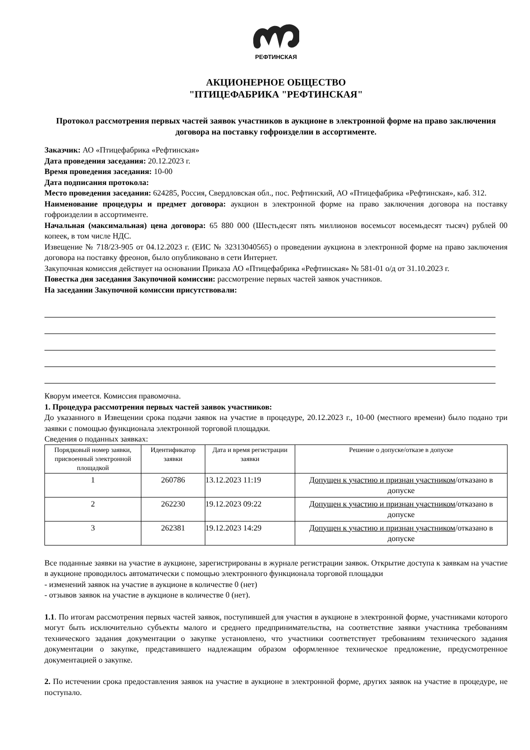РЕФТИНСКАЯ
АКЦИОНЕРНОЕ ОБЩЕСТВО
"ПТИЦЕФАБРИКА "РЕФТИНСКАЯ"
Протокол рассмотрения первых частей заявок участников в аукционе в электронной форме на право заключения договора на поставку гофроизделии в ассортименте.
Заказчик: АО «Птицефабрика «Рефтинская»
Дата проведения заседания: 20.12.2023 г.
Время проведения заседания: 10-00
Дата подписания протокола:
Место проведения заседания: 624285, Россия, Свердловская обл., пос. Рефтинский, АО «Птицефабрика «Рефтинская», каб. 312.
Наименование процедуры и предмет договора: аукцион в электронной форме на право заключения договора на поставку гофроизделии в ассортименте.
Начальная (максимальная) цена договора: 65 880 000 (Шестьдесят пять миллионов восемьсот восемьдесят тысяч) рублей 00 копеек, в том числе НДС.
Извещение № 718/23-905 от 04.12.2023 г. (ЕИС № 32313040565) о проведении аукциона в электронной форме на право заключения договора на поставку фреонов, было опубликовано в сети Интернет.
Закупочная комиссия действует на основании Приказа АО «Птицефабрика «Рефтинская» № 581-01 о/д от 31.10.2023 г.
Повестка дня заседания Закупочной комиссии: рассмотрение первых частей заявок участников.
На заседании Закупочной комиссии присутствовали:
Кворум имеется. Комиссия правомочна.
1. Процедура рассмотрения первых частей заявок участников:
До указанного в Извещении срока подачи заявок на участие в процедуре, 20.12.2023 г., 10-00 (местного времени) было подано три заявки с помощью функционала электронной торговой площадки.
Сведения о поданных заявках:
| Порядковый номер заявки, присвоенный электронной площадкой | Идентификатор заявки | Дата и время регистрации заявки | Решение о допуске/отказе в допуске |
| --- | --- | --- | --- |
| 1 | 260786 | 13.12.2023 11:19 | Допущен к участию и признан участником /отказано в допуске |
| 2 | 262230 | 19.12.2023 09:22 | Допущен к участию и признан участником /отказано в допуске |
| 3 | 262381 | 19.12.2023 14:29 | Допущен к участию и признан участником /отказано в допуске |
Все поданные заявки на участие в аукционе, зарегистрированы в журнале регистрации заявок. Открытие доступа к заявкам на участие в аукционе проводилось автоматически с помощью электронного функционала торговой площадки
- изменений заявок на участие в аукционе в количестве 0 (нет)
- отзывов заявок на участие в аукционе в количестве 0 (нет).
1.1. По итогам рассмотрения первых частей заявок, поступившей для участия в аукционе в электронной форме, участниками которого могут быть исключительно субъекты малого и среднего предпринимательства, на соответствие заявки участника требованиям технического задания документации о закупке установлено, что участники соответствует требованиям технического задания документации о закупке, представившего надлежащим образом оформленное техническое предложение, предусмотренное документацией о закупке.
2. По истечении срока предоставления заявок на участие в аукционе в электронной форме, других заявок на участие в процедуре, не поступало.